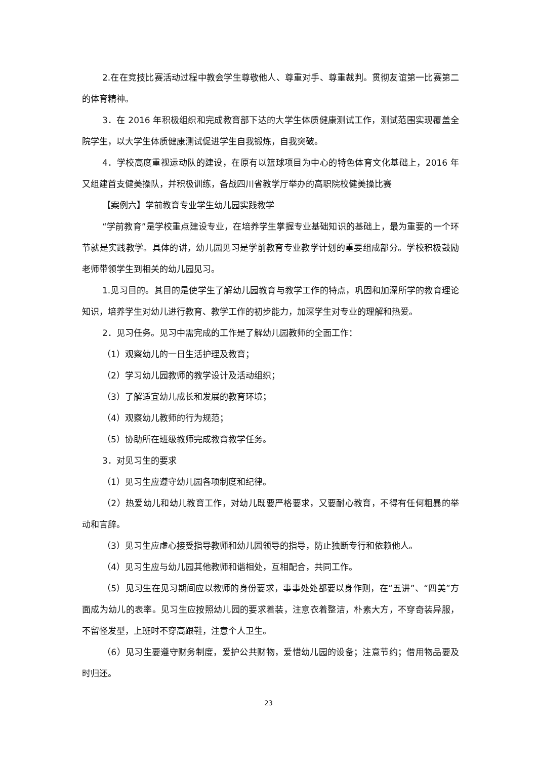2.在在竞技比赛活动过程中教会学生尊敬他人、尊重对手、尊重裁判。贯彻友谊第一比赛第二的体育精神。
3．在 2016 年积极组织和完成教育部下达的大学生体质健康测试工作，测试范围实现覆盖全院学生，以大学生体质健康测试促进学生自我锻炼，自我突破。
4．学校高度重视运动队的建设，在原有以篮球项目为中心的特色体育文化基础上，2016 年又组建首支健美操队，并积极训练，备战四川省教学厅举办的高职院校健美操比赛
【案例六】学前教育专业学生幼儿园实践教学
“学前教育”是学校重点建设专业，在培养学生掌握专业基础知识的基础上，最为重要的一个环节就是实践教学。具体的讲，幼儿园见习是学前教育专业教学计划的重要组成部分。学校积极鼓励老师带领学生到相关的幼儿园见习。
1.见习目的。其目的是使学生了解幼儿园教育与教学工作的特点，巩固和加深所学的教育理论知识，培养学生对幼儿进行教育、教学工作的初步能力，加深学生对专业的理解和热爱。
2．见习任务。见习中需完成的工作是了解幼儿园教师的全面工作：
（1）观察幼儿的一日生活护理及教育；
（2）学习幼儿园教师的教学设计及活动组织；
（3）了解适宜幼儿成长和发展的教育环境；
（4）观察幼儿教师的行为规范；
（5）协助所在班级教师完成教育教学任务。
3．对见习生的要求
（1）见习生应遵守幼儿园各项制度和纪律。
（2）热爱幼儿和幼儿教育工作，对幼儿既要严格要求，又要耐心教育，不得有任何粗暴的举动和言辞。
（3）见习生应虚心接受指导教师和幼儿园领导的指导，防止独断专行和依赖他人。
（4）见习生应与幼儿园其他教师和谐相处，互相配合，共同工作。
（5）见习生在见习期间应以教师的身份要求，事事处处都要以身作则，在“五讲”、“四美”方面成为幼儿的表率。见习生应按照幼儿园的要求着装，注意衣着整洁，朴素大方，不穿奇装异服，不留怪发型，上班时不穿高跟鞋，注意个人卫生。
（6）见习生要遵守财务制度，爱护公共财物，爱惜幼儿园的设备；注意节约；借用物品要及时归还。
23